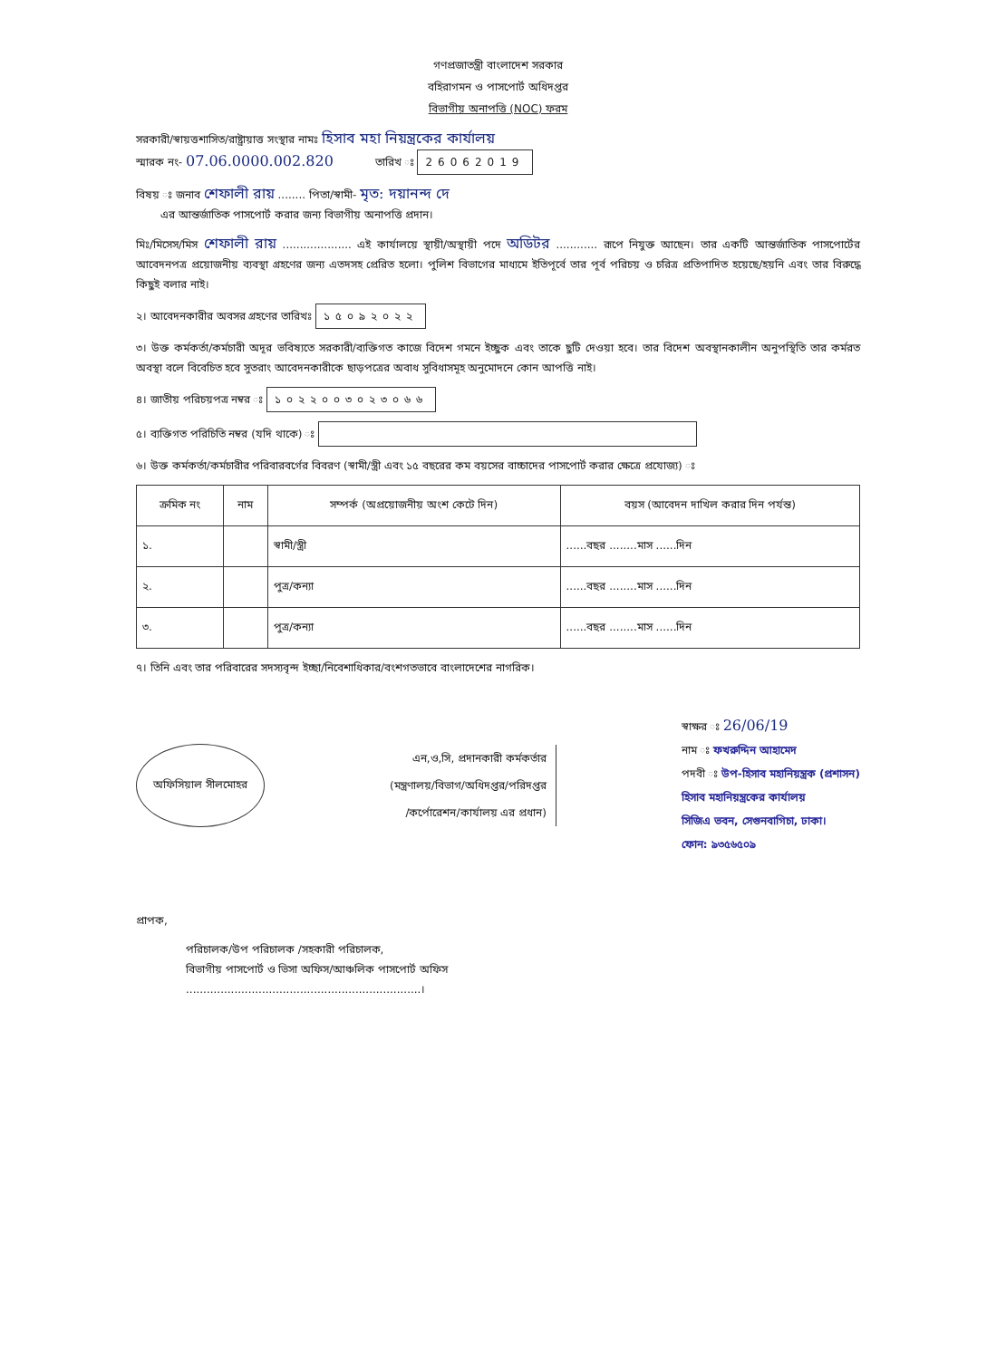গণপ্রজাতন্ত্রী বাংলাদেশ সরকার
বহিরাগমন ও পাসপোর্ট অধিদপ্তর
বিভাগীয় অনাপত্তি (NOC) ফরম
সরকারী/স্বায়ত্তশাসিত/রাষ্ট্রায়াত্ত সংস্থার নামঃ হিসাব মহা নিয়ন্ত্রকের কার্যালয়
স্মারক নং- 07.06.0000.002.820 তারিখ ঃ 26062019
বিষয় ঃ জনাব শেফালী রায় ........ পিতা/স্বামী- মৃত: দয়ানন্দ দে
এর আন্তর্জাতিক পাসপোর্ট করার জন্য বিভাগীয় অনাপত্তি প্রদান।
মিঃ/মিসেস/মিস শেফালী রায় .................... এই কার্যালয়ে স্থায়ী/অস্থায়ী পদে অডিটর ............ রূপে নিযুক্ত আছেন। তার একটি আন্তর্জাতিক পাসপোর্টের আবেদনপত্র প্রয়োজনীয় ব্যবস্থা গ্রহণের জন্য এতদসহ প্রেরিত হলো। পুলিশ বিভাগের মাধ্যমে ইতিপূর্বে তার পূর্ব পরিচয় ও চরিত্র প্রতিপাদিত হয়েছে/হয়নি এবং তার বিরুদ্ধে কিছুই বলার নাই।
২। আবেদনকারীর অবসর গ্রহণের তারিখঃ ১৫০৯২০২২
৩। উক্ত কর্মকর্তা/কর্মচারী অদূর ভবিষ্যতে সরকারী/ব্যক্তিগত কাজে বিদেশ গমনে ইচ্ছুক এবং তাকে ছুটি দেওয়া হবে। তার বিদেশ অবস্থানকালীন অনুপস্থিতি তার কর্মরত অবস্থা বলে বিবেচিত হবে সুতরাং আবেদনকারীকে ছাড়পত্রের অবাধ সুবিধাসমূহ অনুমোদনে কোন আপত্তি নাই।
৪। জাতীয় পরিচয়পত্র নম্বর ঃ ১০২২০০৩০২৩০৬৬
৫। ব্যক্তিগত পরিচিতি নম্বর (যদি থাকে) ঃ
৬। উক্ত কর্মকর্তা/কর্মচারীর পরিবারবর্গের বিবরণ (স্বামী/স্ত্রী এবং ১৫ বছরের কম বয়সের বাচ্চাদের পাসপোর্ট করার ক্ষেত্রে প্রযোজ্য) ঃ
| ক্রমিক নং | নাম | সম্পর্ক (অপ্রয়োজনীয় অংশ কেটে দিন) | বয়স (আবেদন দাখিল করার দিন পর্যন্ত) |
| --- | --- | --- | --- |
| ১. | | স্বামী/স্ত্রী | ......বছর ........মাস ......দিন |
| ২. | | পুত্র/কন্যা | ......বছর ........মাস ......দিন |
| ৩. | | পুত্র/কন্যা | ......বছর ........মাস ......দিন |
৭। তিনি এবং তার পরিবারের সদস্যবৃন্দ ইচ্ছা/নিবেশাধিকার/বংশগতভাবে বাংলাদেশের নাগরিক।
অফিসিয়াল সীলমোহর
এন,ও,সি, প্রদানকারী কর্মকর্তার
(মন্ত্রণালয়/বিভাগ/অধিদপ্তর/পরিদপ্তর
/কর্পোরেশন/কার্যালয় এর প্রধান)
স্বাক্ষর ঃ 26/06/19
নাম ঃ ফখরুদ্দিন আহামেদ
পদবী ঃ উপ-হিসাব মহানিয়ন্ত্রক (প্রশাসন)
হিসাব মহানিয়ন্ত্রকের কার্যালয়
সিজিএ ভবন, সেগুনবাগিচা, ঢাকা।
ফোন: ৯৩৫৬৫০৯
প্রাপক,
পরিচালক/উপ পরিচালক /সহকারী পরিচালক,
বিভাগীয় পাসপোর্ট ও ভিসা অফিস/আঞ্চলিক পাসপোর্ট অফিস
....................................................................।